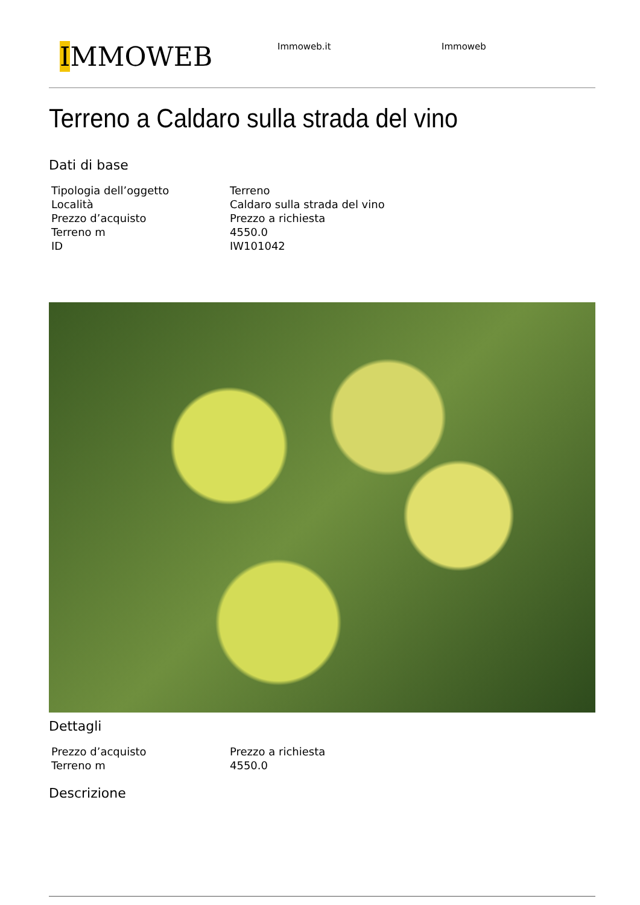IMMOWEB
Immoweb.it Immoweb
Terreno a Caldaro sulla strada del vino
Dati di base
| Tipologia dell’oggetto | Terreno |
| Località | Caldaro sulla strada del vino |
| Prezzo d’acquisto | Prezzo a richiesta |
| Terreno m | 4550.0 |
| ID | IW101042 |
Dettagli
| Prezzo d’acquisto | Prezzo a richiesta |
| Terreno m | 4550.0 |
Descrizione